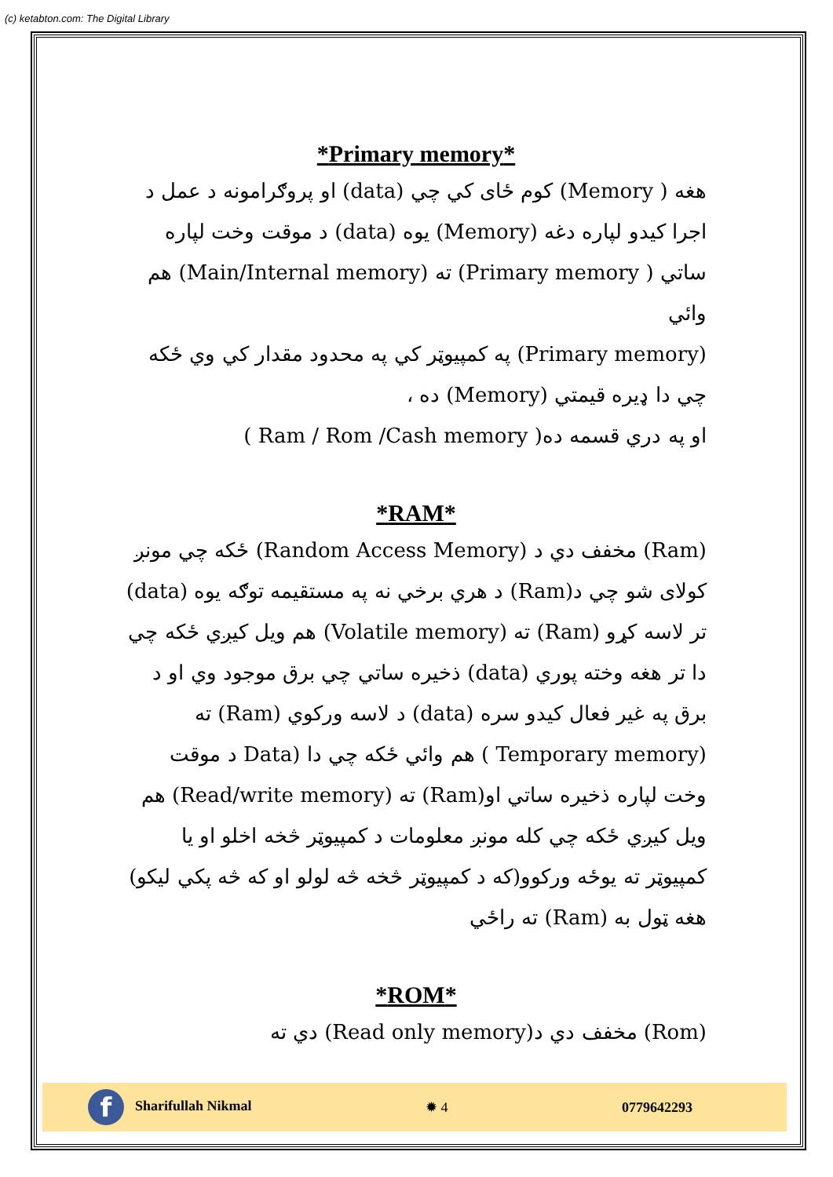(c) ketabton.com: The Digital Library
*Primary memory*
هغه ( Memory) کوم ځای کي چي (data) او پروګرامونه د عمل د اجرا کیدو لپاره دغه (Memory) یوه (data) د موقت وخت لپاره ساتي ( Primary memory) ته (Main/Internal memory) هم وائي
(Primary memory) په کمپیوټر کي په محدود مقدار کي وي ځکه چي دا ډیره قیمتي (Memory) ده ،
او په دري قسمه ده( Ram / Rom /Cash memory )
*RAM*
(Ram) مخفف دي د (Random Access Memory) ځکه چي مونږ کولای شو چي د(Ram) د هري برخي نه په مستقیمه توګه یوه (data) تر لاسه کړو (Ram) ته (Volatile memory) هم ویل کیږي ځکه چي دا تر هغه وخته پوري (data) ذخیره ساتي چي برق موجود وي او د برق په غیر فعال کیدو سره (data) د لاسه ورکوي (Ram) ته (Temporary memory ) هم وائي ځکه چي دا (Data د موقت وخت لپاره ذخیره ساتي او(Ram) ته (Read/write memory) هم ویل کیږي ځکه چي کله مونږ معلومات د کمپیوټر څخه اخلو او یا کمپیوټر ته یوځه ورکوو(که د کمپیوټر څخه څه لولو او که څه پکي لیکو) هغه ټول به (Ram) ته راځي
*ROM*
(Rom) مخفف دي د(Read only memory) دي ته
f Sharifullah Nikmal ✹ 4 0779642293